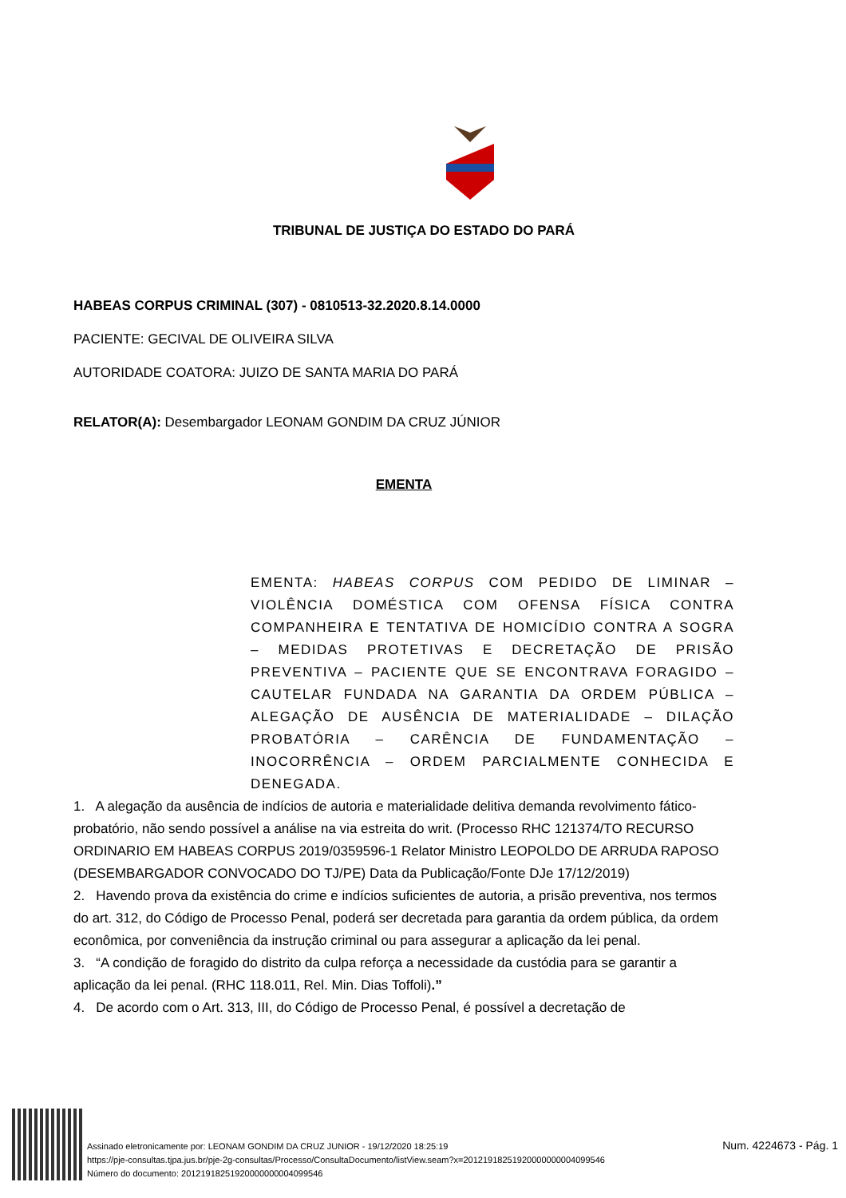TRIBUNAL DE JUSTIÇA DO ESTADO DO PARÁ
HABEAS CORPUS CRIMINAL (307) - 0810513-32.2020.8.14.0000
PACIENTE: GECIVAL DE OLIVEIRA SILVA
AUTORIDADE COATORA: JUIZO DE SANTA MARIA DO PARÁ
RELATOR(A): Desembargador LEONAM GONDIM DA CRUZ JÚNIOR
EMENTA
EMENTA: HABEAS CORPUS COM PEDIDO DE LIMINAR – VIOLÊNCIA DOMÉSTICA COM OFENSA FÍSICA CONTRA COMPANHEIRA E TENTATIVA DE HOMICÍDIO CONTRA A SOGRA – MEDIDAS PROTETIVAS E DECRETAÇÃO DE PRISÃO PREVENTIVA – PACIENTE QUE SE ENCONTRAVA FORAGIDO – CAUTELAR FUNDADA NA GARANTIA DA ORDEM PÚBLICA – ALEGAÇÃO DE AUSÊNCIA DE MATERIALIDADE – DILAÇÃO PROBATÓRIA – CARÊNCIA DE FUNDAMENTAÇÃO – INOCORRÊNCIA – ORDEM PARCIALMENTE CONHECIDA E DENEGADA.
1. A alegação da ausência de indícios de autoria e materialidade delitiva demanda revolvimento fático-probatório, não sendo possível a análise na via estreita do writ. (Processo RHC 121374/TO RECURSO ORDINARIO EM HABEAS CORPUS 2019/0359596-1 Relator Ministro LEOPOLDO DE ARRUDA RAPOSO (DESEMBARGADOR CONVOCADO DO TJ/PE) Data da Publicação/Fonte DJe 17/12/2019)
2. Havendo prova da existência do crime e indícios suficientes de autoria, a prisão preventiva, nos termos do art. 312, do Código de Processo Penal, poderá ser decretada para garantia da ordem pública, da ordem econômica, por conveniência da instrução criminal ou para assegurar a aplicação da lei penal.
3. “A condição de foragido do distrito da culpa reforça a necessidade da custódia para se garantir a aplicação da lei penal. (RHC 118.011, Rel. Min. Dias Toffoli).”
4. De acordo com o Art. 313, III, do Código de Processo Penal, é possível a decretação de
Assinado eletronicamente por: LEONAM GONDIM DA CRUZ JUNIOR - 19/12/2020 18:25:19
https://pje-consultas.tjpa.jus.br/pje-2g-consultas/Processo/ConsultaDocumento/listView.seam?x=20121918251920000000004099546
Número do documento: 20121918251920000000004099546
Num. 4224673 - Pág. 1